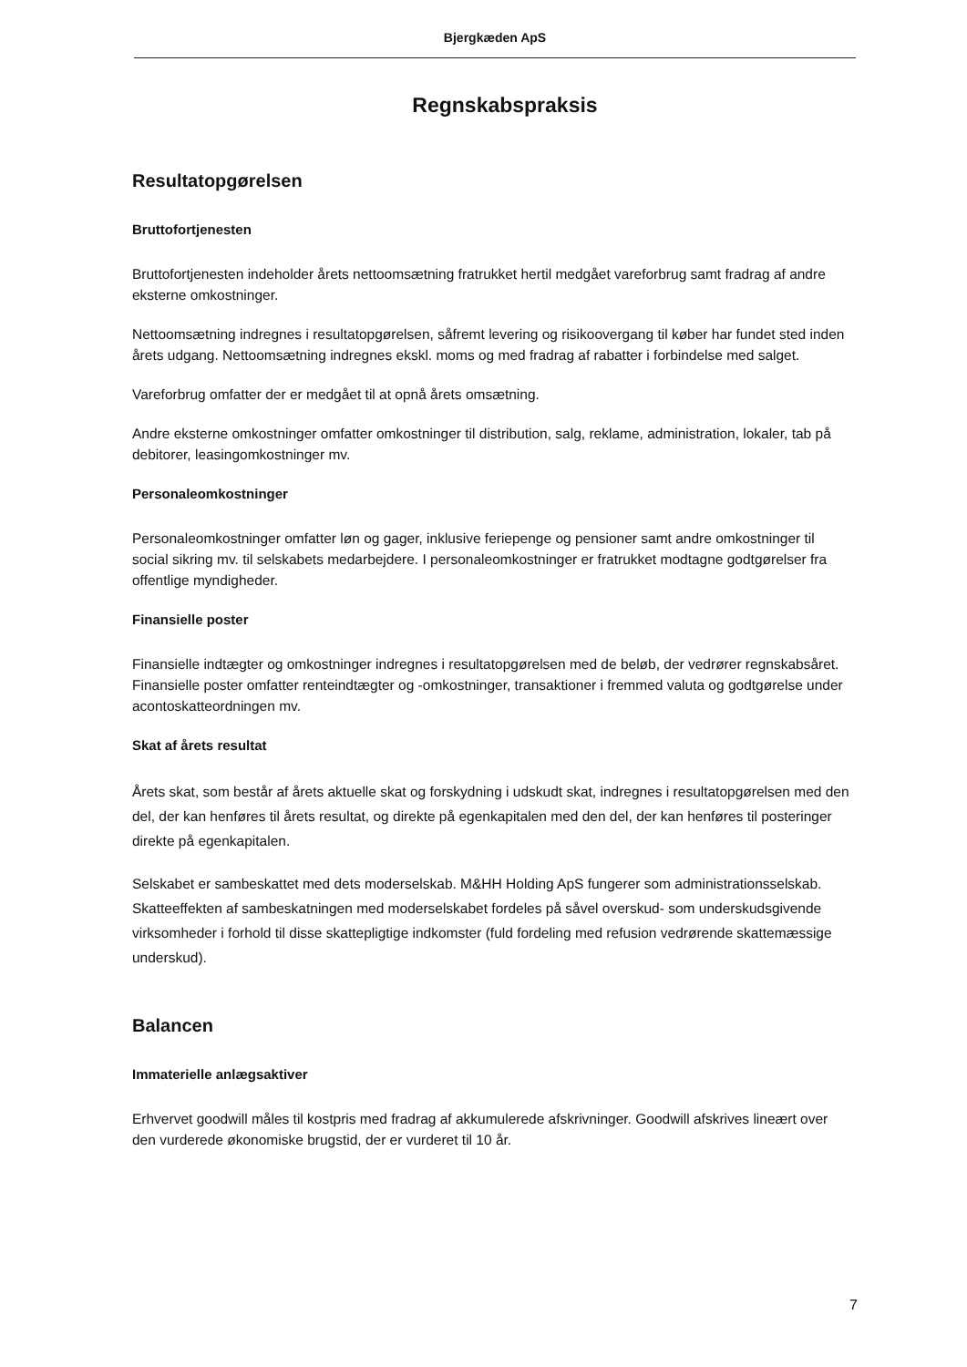Bjergkæden ApS
Regnskabspraksis
Resultatopgørelsen
Bruttofortjenesten
Bruttofortjenesten indeholder årets nettoomsætning fratrukket hertil medgået vareforbrug samt fradrag af andre eksterne omkostninger.
Nettoomsætning indregnes i resultatopgørelsen, såfremt levering og risikoovergang til køber har fundet sted inden årets udgang. Nettoomsætning indregnes ekskl. moms og med fradrag af rabatter i forbindelse med salget.
Vareforbrug omfatter der er medgået til at opnå årets omsætning.
Andre eksterne omkostninger omfatter omkostninger til distribution, salg, reklame, administration, lokaler, tab på debitorer, leasingomkostninger mv.
Personaleomkostninger
Personaleomkostninger omfatter løn og gager, inklusive feriepenge og pensioner samt andre omkostninger til social sikring mv. til selskabets medarbejdere. I personaleomkostninger er fratrukket modtagne godtgørelser fra offentlige myndigheder.
Finansielle poster
Finansielle indtægter og omkostninger indregnes i resultatopgørelsen med de beløb, der vedrører regnskabsåret. Finansielle poster omfatter renteindtægter og -omkostninger, transaktioner i fremmed valuta og godtgørelse under acontoskatteordningen mv.
Skat af årets resultat
Årets skat, som består af årets aktuelle skat og forskydning i udskudt skat, indregnes i resultatopgørelsen med den del, der kan henføres til årets resultat, og direkte på egenkapitalen med den del, der kan henføres til posteringer direkte på egenkapitalen.
Selskabet er sambeskattet med dets moderselskab. M&HH Holding ApS fungerer som administrationsselskab. Skatteeffekten af sambeskatningen med moderselskabet fordeles på såvel overskud- som underskudsgivende virksomheder i forhold til disse skattepligtige indkomster (fuld fordeling med refusion vedrørende skattemæssige underskud).
Balancen
Immaterielle anlægsaktiver
Erhvervet goodwill måles til kostpris med fradrag af akkumulerede afskrivninger. Goodwill afskrives lineært over den vurderede økonomiske brugstid, der er vurderet til 10 år.
7